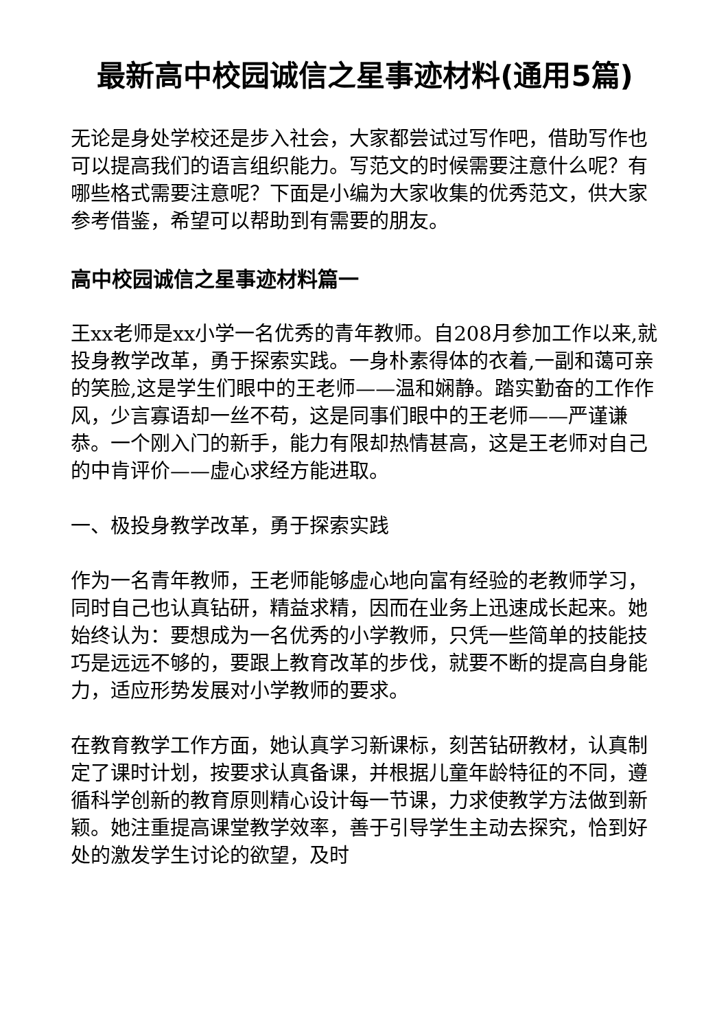最新高中校园诚信之星事迹材料(通用5篇)
无论是身处学校还是步入社会，大家都尝试过写作吧，借助写作也可以提高我们的语言组织能力。写范文的时候需要注意什么呢？有哪些格式需要注意呢？下面是小编为大家收集的优秀范文，供大家参考借鉴，希望可以帮助到有需要的朋友。
高中校园诚信之星事迹材料篇一
王xx老师是xx小学一名优秀的青年教师。自208月参加工作以来,就投身教学改革，勇于探索实践。一身朴素得体的衣着,一副和蔼可亲的笑脸,这是学生们眼中的王老师——温和娴静。踏实勤奋的工作作风，少言寡语却一丝不苟，这是同事们眼中的王老师——严谨谦恭。一个刚入门的新手，能力有限却热情甚高，这是王老师对自己的中肯评价——虚心求经方能进取。
一、极投身教学改革，勇于探索实践
作为一名青年教师，王老师能够虚心地向富有经验的老教师学习，同时自己也认真钻研，精益求精，因而在业务上迅速成长起来。她始终认为：要想成为一名优秀的小学教师，只凭一些简单的技能技巧是远远不够的，要跟上教育改革的步伐，就要不断的提高自身能力，适应形势发展对小学教师的要求。
在教育教学工作方面，她认真学习新课标，刻苦钻研教材，认真制定了课时计划，按要求认真备课，并根据儿童年龄特征的不同，遵循科学创新的教育原则精心设计每一节课，力求使教学方法做到新颖。她注重提高课堂教学效率，善于引导学生主动去探究，恰到好处的激发学生讨论的欲望，及时